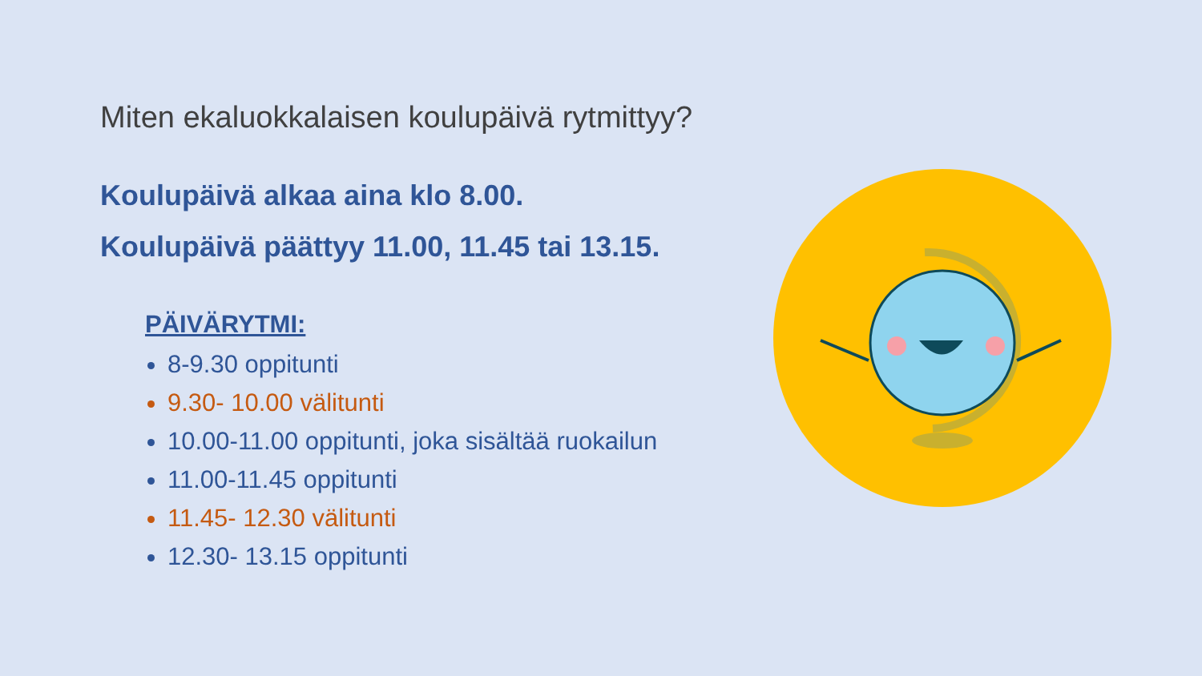Miten ekaluokkalaisen koulupäivä rytmittyy?
Koulupäivä alkaa aina klo 8.00.
Koulupäivä päättyy 11.00, 11.45 tai 13.15.
PÄIVÄRYTMI:
8-9.30 oppitunti
9.30- 10.00 välitunti
10.00-11.00 oppitunti, joka sisältää ruokailun
11.00-11.45 oppitunti
11.45- 12.30 välitunti
12.30- 13.15 oppitunti